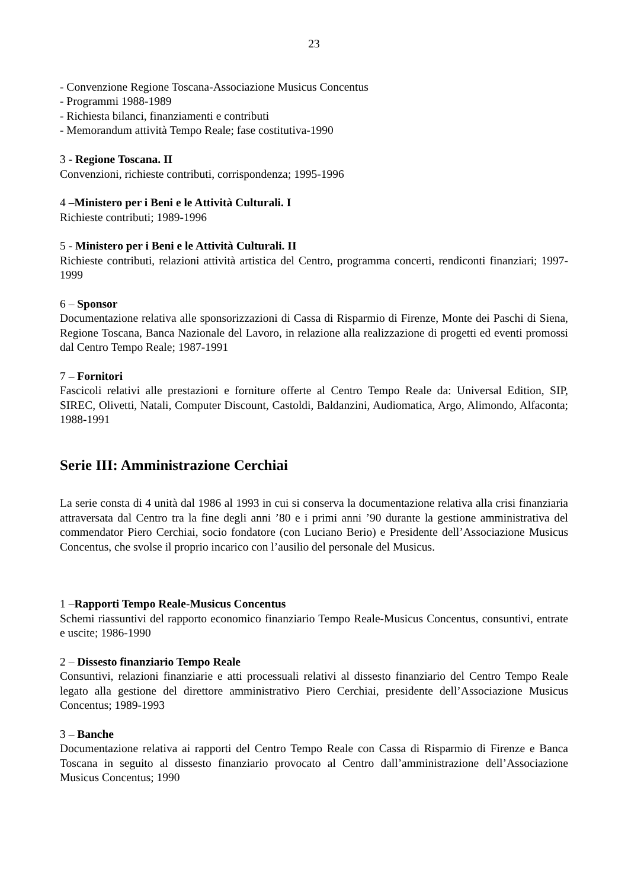23
- Convenzione Regione Toscana-Associazione Musicus Concentus
- Programmi 1988-1989
- Richiesta bilanci, finanziamenti e contributi
- Memorandum attività Tempo Reale; fase costitutiva-1990
3 - Regione Toscana. II
Convenzioni, richieste contributi, corrispondenza; 1995-1996
4 –Ministero per i Beni e le Attività Culturali. I
Richieste contributi; 1989-1996
5 - Ministero per i Beni e le Attività Culturali. II
Richieste contributi, relazioni attività artistica del Centro, programma concerti, rendiconti finanziari; 1997-1999
6 – Sponsor
Documentazione relativa alle sponsorizzazioni di Cassa di Risparmio di Firenze, Monte dei Paschi di Siena, Regione Toscana, Banca Nazionale del Lavoro, in relazione alla realizzazione di progetti ed eventi promossi dal Centro Tempo Reale; 1987-1991
7 – Fornitori
Fascicoli relativi alle prestazioni e forniture offerte al Centro Tempo Reale da: Universal Edition, SIP, SIREC, Olivetti, Natali, Computer Discount, Castoldi, Baldanzini, Audiomatica, Argo, Alimondo, Alfaconta; 1988-1991
Serie III: Amministrazione Cerchiai
La serie consta di 4 unità dal 1986 al 1993 in cui si conserva la documentazione relativa alla crisi finanziaria attraversata dal Centro tra la fine degli anni ’80 e i primi anni ’90 durante la gestione amministrativa del commendator Piero Cerchiai, socio fondatore (con Luciano Berio) e Presidente dell’Associazione Musicus Concentus, che svolse il proprio incarico con l’ausilio del personale del Musicus.
1 –Rapporti Tempo Reale-Musicus Concentus
Schemi riassuntivi del rapporto economico finanziario Tempo Reale-Musicus Concentus, consuntivi, entrate e uscite; 1986-1990
2 – Dissesto finanziario Tempo Reale
Consuntivi, relazioni finanziarie e atti processuali relativi al dissesto finanziario del Centro Tempo Reale legato alla gestione del direttore amministrativo Piero Cerchiai, presidente dell’Associazione Musicus Concentus; 1989-1993
3 – Banche
Documentazione relativa ai rapporti del Centro Tempo Reale con Cassa di Risparmio di Firenze e Banca Toscana in seguito al dissesto finanziario provocato al Centro dall’amministrazione dell’Associazione Musicus Concentus; 1990